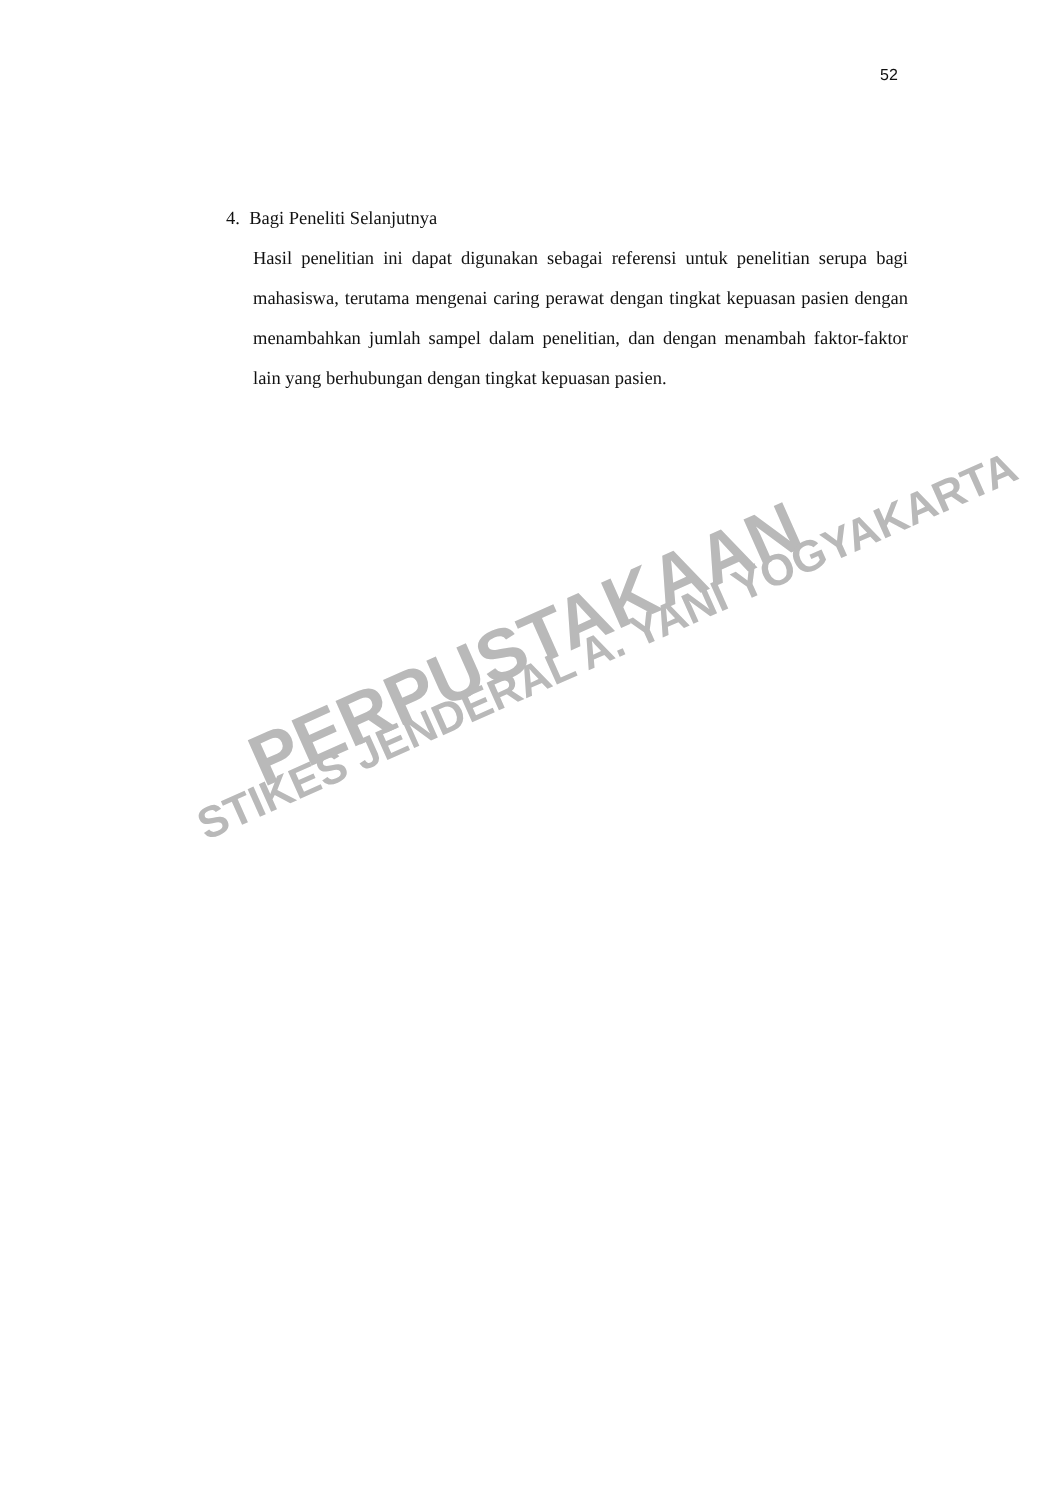52
4. Bagi Peneliti Selanjutnya
Hasil penelitian ini dapat digunakan sebagai referensi untuk penelitian serupa bagi mahasiswa, terutama mengenai caring perawat dengan tingkat kepuasan pasien dengan menambahkan jumlah sampel dalam penelitian, dan dengan menambah faktor-faktor lain yang berhubungan dengan tingkat kepuasan pasien.
PERPUSTAKAAN
STIKES JENDERAL A. YANI YOGYAKARTA